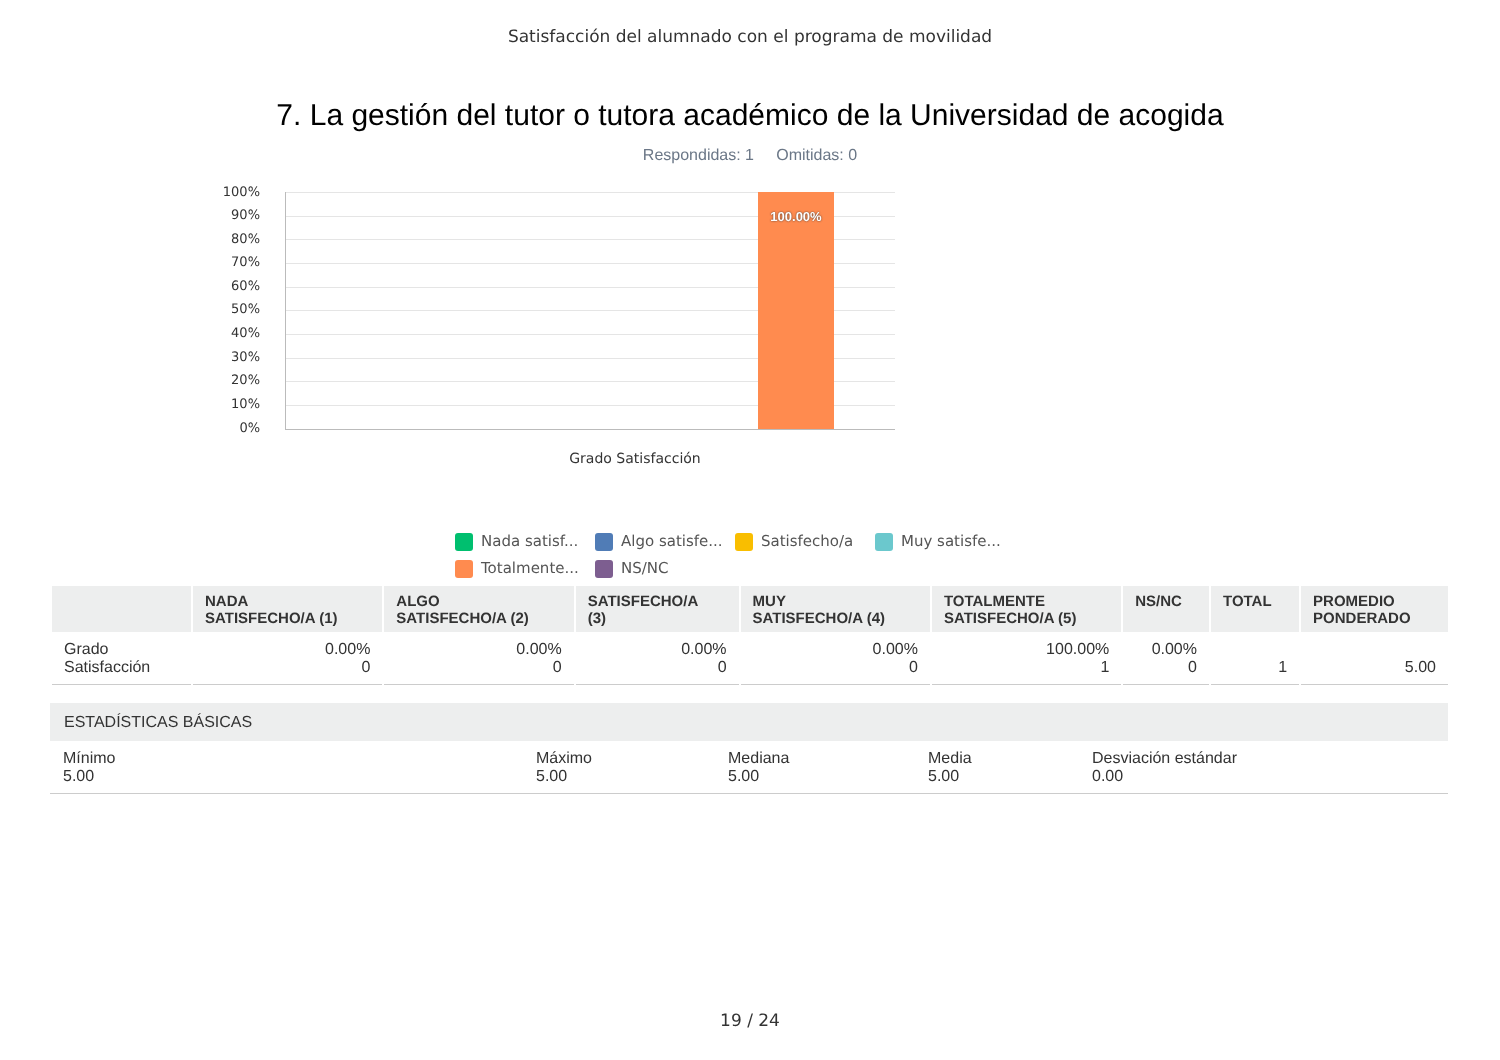Satisfacción del alumnado con el programa de movilidad
7. La gestión del tutor o tutora académico de la Universidad de acogida
Respondidas: 1 Omitidas: 0
100%
90%
80%
70%
60%
50%
40%
30%
20%
10%
0%
100.00%
Grado Satisfacción
Nada satisf... Algo satisfe... Satisfecho/a Muy satisfe... Totalmente... NS/NC
| | NADA SATISFECHO/A (1) | ALGO SATISFECHO/A (2) | SATISFECHO/A (3) | MUY SATISFECHO/A (4) | TOTALMENTE SATISFECHO/A (5) | NS/NC | TOTAL | PROMEDIO PONDERADO |
| --- | --- | --- | --- | --- | --- | --- | --- | --- |
| Grado Satisfacción | 0.00% 0 | 0.00% 0 | 0.00% 0 | 0.00% 0 | 100.00% 1 | 0.00% 0 | 1 | 5.00 |
ESTADÍSTICAS BÁSICAS
Mínimo
5.00
Máximo
5.00
Mediana
5.00
Media
5.00
Desviación estándar
0.00
19 / 24